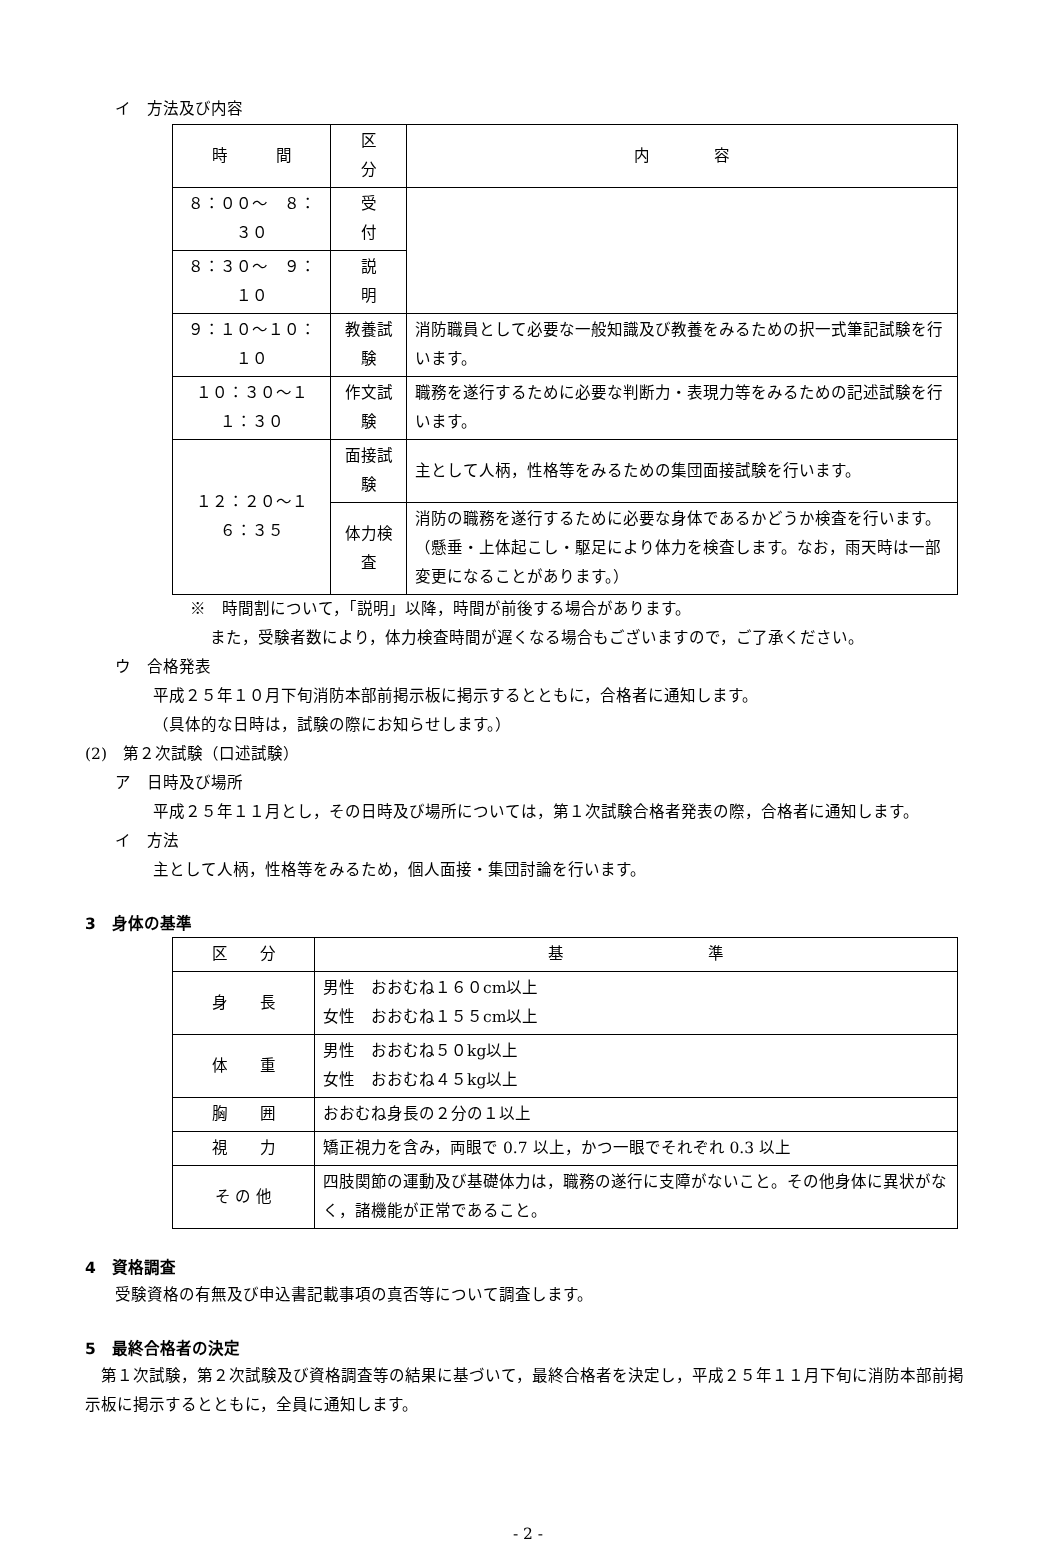イ　方法及び内容
| 時 間 | 区 分 | 内 容 |
| --- | --- | --- |
| ８：００～ ８：３０ | 受 付 | |
| ８：３０～ ９：１０ | 説 明 | |
| ９：１０～１０：１０ | 教養試験 | 消防職員として必要な一般知識及び教養をみるための択一式筆記試験を行います。 |
| １０：３０～１１：３０ | 作文試験 | 職務を遂行するために必要な判断力・表現力等をみるための記述試験を行います。 |
| １２：２０～１６：３５ | 面接試験 | 主として人柄，性格等をみるための集団面接試験を行います。 |
| | 体力検査 | 消防の職務を遂行するために必要な身体であるかどうか検査を行います。 （懸垂・上体起こし・駆足により体力を検査します。なお，雨天時は一部変更になることがあります。） |
※　時間割について，「説明」以降，時間が前後する場合があります。
また，受験者数により，体力検査時間が遅くなる場合もございますので，ご了承ください。
ウ　合格発表
平成２５年１０月下旬消防本部前掲示板に掲示するとともに，合格者に通知します。
（具体的な日時は，試験の際にお知らせします。）
(2)　第２次試験（口述試験）
ア　日時及び場所
平成２５年１１月とし，その日時及び場所については，第１次試験合格者発表の際，合格者に通知します。
イ　方法
主として人柄，性格等をみるため，個人面接・集団討論を行います。
3　身体の基準
| 区 分 | 基 準 |
| --- | --- |
| 身 長 | 男性 おおむね１６０cm以上 女性 おおむね１５５cm以上 |
| 体 重 | 男性 おおむね５０kg以上 女性 おおむね４５kg以上 |
| 胸 囲 | おおむね身長の２分の１以上 |
| 視 力 | 矯正視力を含み，両眼で 0.7 以上，かつ一眼でそれぞれ 0.3 以上 |
| そ の 他 | 四肢関節の運動及び基礎体力は，職務の遂行に支障がないこと。その他身体に異状がなく，諸機能が正常であること。 |
4　資格調査
受験資格の有無及び申込書記載事項の真否等について調査します。
5　最終合格者の決定
　第１次試験，第２次試験及び資格調査等の結果に基づいて，最終合格者を決定し，平成２５年１１月下旬に消防本部前掲示板に掲示するとともに，全員に通知します。
- 2 -